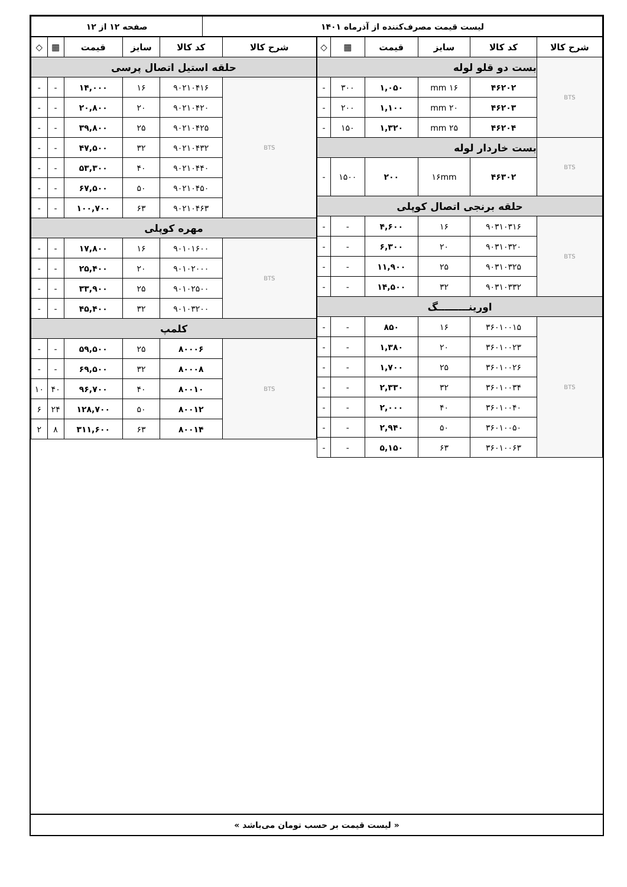| لیست قیمت مصرف‌کننده از آذرماه ۱۴۰۱ | صفحه ۱۲ از ۱۲ |
| شرح کالا | کد کالا | سایز | قیمت | ▦ | ◇ |
| --- | --- | --- | --- | --- | --- |
| BTS | بست دو قلو لوله | | | | |
| | ۴۶۲۰۲ | ۱۶ mm | ۱,۰۵۰ | ۳۰۰ | - |
| | ۴۶۲۰۳ | ۲۰ mm | ۱,۱۰۰ | ۲۰۰ | - |
| | ۴۶۲۰۴ | ۲۵ mm | ۱,۳۲۰ | ۱۵۰ | - |
| BTS | بست خاردار لوله | | | | |
| | ۴۶۳۰۲ | ۱۶mm | ۲۰۰ | ۱۵۰۰ | - |
| حلقه برنجی اتصال کوپلی | | | | | |
| BTS | ۹۰۳۱۰۳۱۶ | ۱۶ | ۴,۶۰۰ | - | - |
| | ۹۰۳۱۰۳۲۰ | ۲۰ | ۶,۳۰۰ | - | - |
| | ۹۰۳۱۰۳۲۵ | ۲۵ | ۱۱,۹۰۰ | - | - |
| | ۹۰۳۱۰۳۳۲ | ۳۲ | ۱۴,۵۰۰ | - | - |
| اورینـــــــــگ | | | | | |
| BTS | ۳۶۰۱۰۰۱۵ | ۱۶ | ۸۵۰ | - | - |
| | ۳۶۰۱۰۰۲۳ | ۲۰ | ۱,۳۸۰ | - | - |
| | ۳۶۰۱۰۰۲۶ | ۲۵ | ۱,۷۰۰ | - | - |
| | ۳۶۰۱۰۰۳۴ | ۳۲ | ۲,۳۳۰ | - | - |
| | ۳۶۰۱۰۰۴۰ | ۴۰ | ۲,۰۰۰ | - | - |
| | ۳۶۰۱۰۰۵۰ | ۵۰ | ۲,۹۴۰ | - | - |
| | ۳۶۰۱۰۰۶۳ | ۶۳ | ۵,۱۵۰ | - | - |
| شرح کالا | کد کالا | سایز | قیمت | ▦ | ◇ |
| --- | --- | --- | --- | --- | --- |
| حلقه استیل اتصال پرسی | | | | | |
| BTS | ۹۰۲۱۰۴۱۶ | ۱۶ | ۱۴,۰۰۰ | - | - |
| | ۹۰۲۱۰۴۲۰ | ۲۰ | ۲۰,۸۰۰ | - | - |
| | ۹۰۲۱۰۴۲۵ | ۲۵ | ۳۹,۸۰۰ | - | - |
| | ۹۰۲۱۰۴۳۲ | ۳۲ | ۴۷,۵۰۰ | - | - |
| | ۹۰۲۱۰۴۴۰ | ۴۰ | ۵۳,۳۰۰ | - | - |
| | ۹۰۲۱۰۴۵۰ | ۵۰ | ۶۷,۵۰۰ | - | - |
| | ۹۰۲۱۰۴۶۳ | ۶۳ | ۱۰۰,۷۰۰ | - | - |
| مهره کوپلی | | | | | |
| BTS | ۹۰۱۰۱۶۰۰ | ۱۶ | ۱۷,۸۰۰ | - | - |
| | ۹۰۱۰۲۰۰۰ | ۲۰ | ۲۵,۴۰۰ | - | - |
| | ۹۰۱۰۲۵۰۰ | ۲۵ | ۳۳,۹۰۰ | - | - |
| | ۹۰۱۰۳۲۰۰ | ۳۲ | ۴۵,۴۰۰ | - | - |
| کلمپ | | | | | |
| BTS | ۸۰۰۰۶ | ۲۵ | ۵۹,۵۰۰ | - | - |
| | ۸۰۰۰۸ | ۳۲ | ۶۹,۵۰۰ | - | - |
| | ۸۰۰۱۰ | ۴۰ | ۹۶,۷۰۰ | ۴۰ | ۱۰ |
| | ۸۰۰۱۲ | ۵۰ | ۱۲۸,۷۰۰ | ۲۴ | ۶ |
| | ۸۰۰۱۴ | ۶۳ | ۳۱۱,۶۰۰ | ۸ | ۲ |
« لیست قیمت بر حسب تومان می‌باشد »